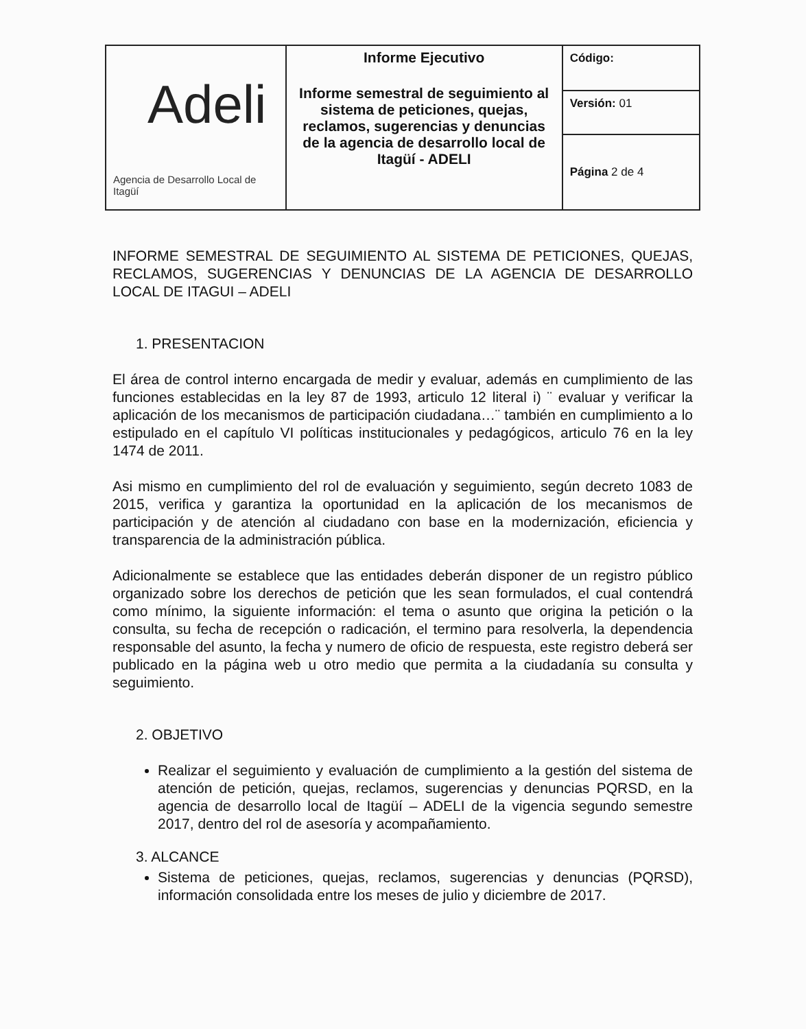| Adeli Agencia de Desarrollo Local de Itagüí | Informe Ejecutivo Informe semestral de seguimiento al sistema de peticiones, quejas, reclamos, sugerencias y denuncias de la agencia de desarrollo local de Itagüí - ADELI | Código: |
| | | Versión: 01 |
| | | Página 2 de 4 |
INFORME SEMESTRAL DE SEGUIMIENTO AL SISTEMA DE PETICIONES, QUEJAS, RECLAMOS, SUGERENCIAS Y DENUNCIAS DE LA AGENCIA DE DESARROLLO LOCAL DE ITAGUI – ADELI
1. PRESENTACION
El área de control interno encargada de medir y evaluar, además en cumplimiento de las funciones establecidas en la ley 87 de 1993, articulo 12 literal i) ¨ evaluar y verificar la aplicación de los mecanismos de participación ciudadana…¨ también en cumplimiento a lo estipulado en el capítulo VI políticas institucionales y pedagógicos, articulo 76 en la ley 1474 de 2011.
Asi mismo en cumplimiento del rol de evaluación y seguimiento, según decreto 1083 de 2015, verifica y garantiza la oportunidad en la aplicación de los mecanismos de participación y de atención al ciudadano con base en la modernización, eficiencia y transparencia de la administración pública.
Adicionalmente se establece que las entidades deberán disponer de un registro público organizado sobre los derechos de petición que les sean formulados, el cual contendrá como mínimo, la siguiente información: el tema o asunto que origina la petición o la consulta, su fecha de recepción o radicación, el termino para resolverla, la dependencia responsable del asunto, la fecha y numero de oficio de respuesta, este registro deberá ser publicado en la página web u otro medio que permita a la ciudadanía su consulta y seguimiento.
2. OBJETIVO
Realizar el seguimiento y evaluación de cumplimiento a la gestión del sistema de atención de petición, quejas, reclamos, sugerencias y denuncias PQRSD, en la agencia de desarrollo local de Itagüí – ADELI de la vigencia segundo semestre 2017, dentro del rol de asesoría y acompañamiento.
3. ALCANCE
Sistema de peticiones, quejas, reclamos, sugerencias y denuncias (PQRSD), información consolidada entre los meses de julio y diciembre de 2017.